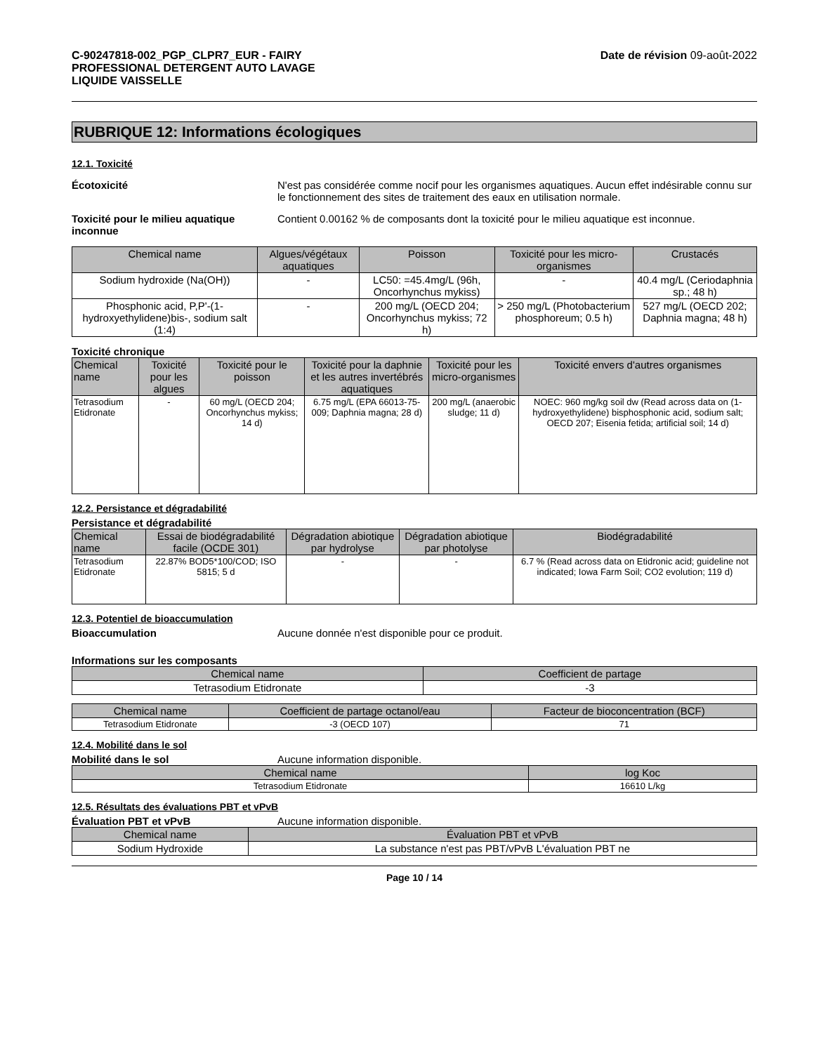C-90247818-002_PGP_CLPR7_EUR - FAIRY
PROFESSIONAL DETERGENT AUTO LAVAGE
LIQUIDE VAISSELLE
Date de révision 09-août-2022
RUBRIQUE 12: Informations écologiques
12.1. Toxicité
Écotoxicité N'est pas considérée comme nocif pour les organismes aquatiques. Aucun effet indésirable connu sur le fonctionnement des sites de traitement des eaux en utilisation normale.
Toxicité pour le milieu aquatique inconnue
Contient 0.00162 % de composants dont la toxicité pour le milieu aquatique est inconnue.
| Chemical name | Algues/végétaux aquatiques | Poisson | Toxicité pour les micro-organismes | Crustacés |
| --- | --- | --- | --- | --- |
| Sodium hydroxide (Na(OH)) | - | LC50: =45.4mg/L (96h, Oncorhynchus mykiss) | - | 40.4 mg/L (Ceriodaphnia sp.; 48 h) |
| Phosphonic acid, P,P'-(1-hydroxyethylidene)bis-, sodium salt (1:4) | - | 200 mg/L (OECD 204; Oncorhynchus mykiss; 72 h) | > 250 mg/L (Photobacterium phosphoreum; 0.5 h) | 527 mg/L (OECD 202; Daphnia magna; 48 h) |
Toxicité chronique
| Chemical name | Toxicité pour les algues | Toxicité pour le poisson | Toxicité pour la daphnie et les autres invertébrés aquatiques | Toxicité pour les micro-organismes | Toxicité envers d'autres organismes |
| --- | --- | --- | --- | --- | --- |
| Tetrasodium Etidronate | - | 60 mg/L (OECD 204; Oncorhynchus mykiss; 14 d) | 6.75 mg/L (EPA 66013-75-009; Daphnia magna; 28 d) | 200 mg/L (anaerobic sludge; 11 d) | NOEC: 960 mg/kg soil dw (Read across data on (1-hydroxyethylidene) bisphosphonic acid, sodium salt; OECD 207; Eisenia fetida; artificial soil; 14 d) |
12.2. Persistance et dégradabilité
Persistance et dégradabilité
| Chemical name | Essai de biodégradabilité facile (OCDE 301) | Dégradation abiotique par hydrolyse | Dégradation abiotique par photolyse | Biodégradabilité |
| --- | --- | --- | --- | --- |
| Tetrasodium Etidronate | 22.87% BOD5*100/COD; ISO 5815; 5 d | - | - | 6.7 % (Read across data on Etidronic acid; guideline not indicated; Iowa Farm Soil; CO2 evolution; 119 d) |
12.3. Potentiel de bioaccumulation
Bioaccumulation Aucune donnée n'est disponible pour ce produit.
Informations sur les composants
| Chemical name | Coefficient de partage |
| --- | --- |
| Tetrasodium Etidronate | -3 |
| Chemical name | Coefficient de partage octanol/eau | Facteur de bioconcentration (BCF) |
| --- | --- | --- |
| Tetrasodium Etidronate | -3 (OECD 107) | 71 |
12.4. Mobilité dans le sol
Mobilité dans le sol Aucune information disponible.
| Chemical name | log Koc |
| --- | --- |
| Tetrasodium Etidronate | 16610 L/kg |
12.5. Résultats des évaluations PBT et vPvB
Évaluation PBT et vPvB Aucune information disponible.
| Chemical name | Évaluation PBT et vPvB |
| --- | --- |
| Sodium Hydroxide | La substance n'est pas PBT/vPvB L'évaluation PBT ne |
Page 10 / 14